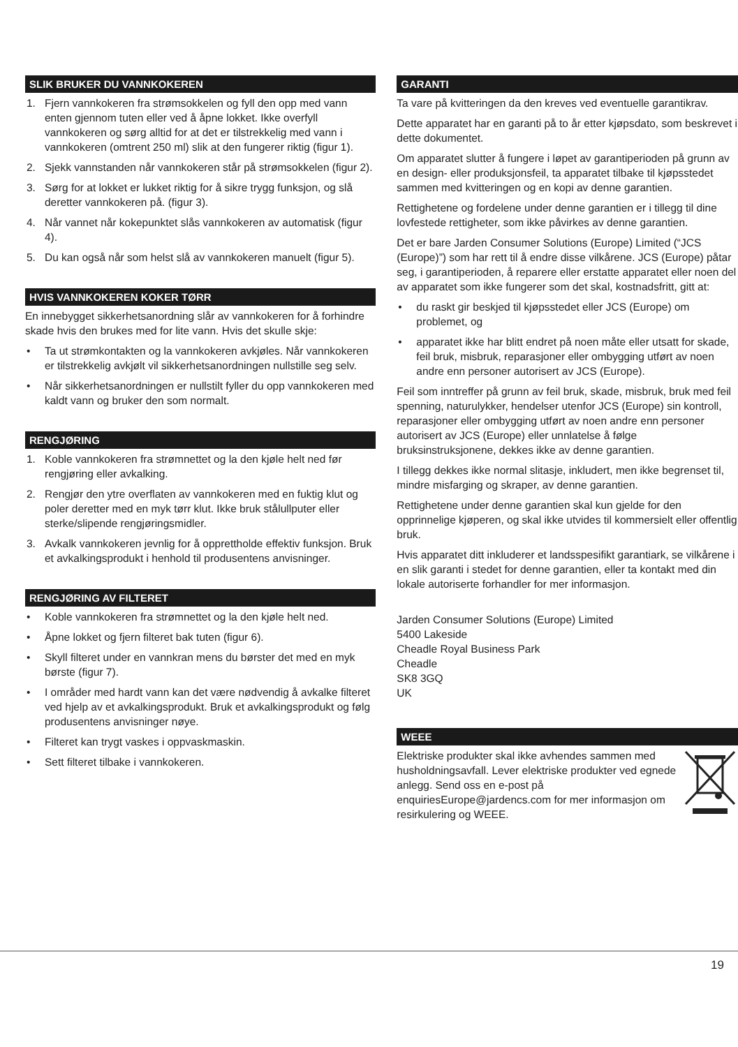SLIK BRUKER DU VANNKOKEREN
1. Fjern vannkokeren fra strømsokkelen og fyll den opp med vann enten gjennom tuten eller ved å åpne lokket. Ikke overfyll vannkokeren og sørg alltid for at det er tilstrekkelig med vann i vannkokeren (omtrent 250 ml) slik at den fungerer riktig (figur 1).
2. Sjekk vannstanden når vannkokeren står på strømsokkelen (figur 2).
3. Sørg for at lokket er lukket riktig for å sikre trygg funksjon, og slå deretter vannkokeren på. (figur 3).
4. Når vannet når kokepunktet slås vannkokeren av automatisk (figur 4).
5. Du kan også når som helst slå av vannkokeren manuelt (figur 5).
HVIS VANNKOKEREN KOKER TØRR
En innebygget sikkerhetsanordning slår av vannkokeren for å forhindre skade hvis den brukes med for lite vann. Hvis det skulle skje:
• Ta ut strømkontakten og la vannkokeren avkjøles. Når vannkokeren er tilstrekkelig avkjølt vil sikkerhetsanordningen nullstille seg selv.
• Når sikkerhetsanordningen er nullstilt fyller du opp vannkokeren med kaldt vann og bruker den som normalt.
RENGJØRING
1. Koble vannkokeren fra strømnettet og la den kjøle helt ned før rengjøring eller avkalking.
2. Rengjør den ytre overflaten av vannkokeren med en fuktig klut og poler deretter med en myk tørr klut. Ikke bruk stålullputer eller sterke/slipende rengjøringsmidler.
3. Avkalk vannkokeren jevnlig for å opprettholde effektiv funksjon. Bruk et avkalkingsprodukt i henhold til produsentens anvisninger.
RENGJØRING AV FILTERET
• Koble vannkokeren fra strømnettet og la den kjøle helt ned.
• Åpne lokket og fjern filteret bak tuten (figur 6).
• Skyll filteret under en vannkran mens du børster det med en myk børste (figur 7).
• I områder med hardt vann kan det være nødvendig å avkalke filteret ved hjelp av et avkalkingsprodukt. Bruk et avkalkingsprodukt og følg produsentens anvisninger nøye.
• Filteret kan trygt vaskes i oppvaskmaskin.
• Sett filteret tilbake i vannkokeren.
GARANTI
Ta vare på kvitteringen da den kreves ved eventuelle garantikrav.
Dette apparatet har en garanti på to år etter kjøpsdato, som beskrevet i dette dokumentet.
Om apparatet slutter å fungere i løpet av garantiperioden på grunn av en design- eller produksjonsfeil, ta apparatet tilbake til kjøpsstedet sammen med kvitteringen og en kopi av denne garantien.
Rettighetene og fordelene under denne garantien er i tillegg til dine lovfestede rettigheter, som ikke påvirkes av denne garantien.
Det er bare Jarden Consumer Solutions (Europe) Limited (“JCS (Europe)”) som har rett til å endre disse vilkårene. JCS (Europe) påtar seg, i garantiperioden, å reparere eller erstatte apparatet eller noen del av apparatet som ikke fungerer som det skal, kostnadsfritt, gitt at:
• du raskt gir beskjed til kjøpsstedet eller JCS (Europe) om problemet, og
• apparatet ikke har blitt endret på noen måte eller utsatt for skade, feil bruk, misbruk, reparasjoner eller ombygging utført av noen andre enn personer autorisert av JCS (Europe).
Feil som inntreffer på grunn av feil bruk, skade, misbruk, bruk med feil spenning, naturulykker, hendelser utenfor JCS (Europe) sin kontroll, reparasjoner eller ombygging utført av noen andre enn personer autorisert av JCS (Europe) eller unnlatelse å følge bruksinstruksjonene, dekkes ikke av denne garantien.
I tillegg dekkes ikke normal slitasje, inkludert, men ikke begrenset til, mindre misfarging og skraper, av denne garantien.
Rettighetene under denne garantien skal kun gjelde for den opprinnelige kjøperen, og skal ikke utvides til kommersielt eller offentlig bruk.
Hvis apparatet ditt inkluderer et landsspesifikt garantiark, se vilkårene i en slik garanti i stedet for denne garantien, eller ta kontakt med din lokale autoriserte forhandler for mer informasjon.
Jarden Consumer Solutions (Europe) Limited
5400 Lakeside
Cheadle Royal Business Park
Cheadle
SK8 3GQ
UK
WEEE
Elektriske produkter skal ikke avhendes sammen med husholdningsavfall. Lever elektriske produkter ved egnede anlegg. Send oss en e-post på enquiriesEurope@jardencs.com for mer informasjon om resirkulering og WEEE.
19